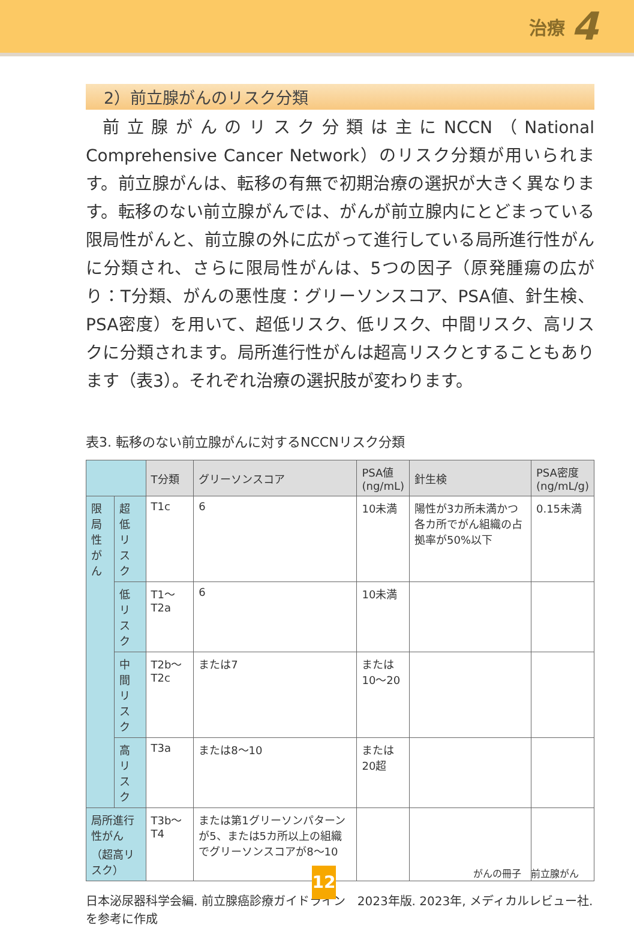治療 4
2）前立腺がんのリスク分類
前立腺がんのリスク分類は主にNCCN（National Comprehensive Cancer Network）のリスク分類が用いられます。前立腺がんは、転移の有無で初期治療の選択が大きく異なります。転移のない前立腺がんでは、がんが前立腺内にとどまっている限局性がんと、前立腺の外に広がって進行している局所進行性がんに分類され、さらに限局性がんは、5つの因子（原発腫瘍の広がり：T分類、がんの悪性度：グリーソンスコア、PSA値、針生検、PSA密度）を用いて、超低リスク、低リスク、中間リスク、高リスクに分類されます。局所進行性がんは超高リスクとすることもあります（表3）。それぞれ治療の選択肢が変わります。
表3. 転移のない前立腺がんに対するNCCNリスク分類
| | | T分類 | グリーソンスコア | PSA値 (ng/mL) | 針生検 | PSA密度 (ng/mL/g) |
| --- | --- | --- | --- | --- | --- | --- |
| 限局性 がん | 超低 リスク | T1c | 6 | 10未満 | 陽性が3カ所未満かつ各カ所でがん組織の占拠率が50%以下 | 0.15未満 |
| | 低リスク | T1〜T2a | 6 | 10未満 | | |
| | 中間 リスク | T2b〜T2c | または7 | または 10〜20 | | |
| | 高 リスク | T3a | または8〜10 | または 20超 | | |
| 局所進行性がん （超高リスク） | | T3b〜T4 | または第1グリーソンパターンが5、または5カ所以上の組織でグリーソンスコアが8〜10 | | | |
日本泌尿器科学会編. 前立腺癌診療ガイドライン　2023年版. 2023年, メディカルレビュー社. を参考に作成
がんの冊子　前立腺がん
12